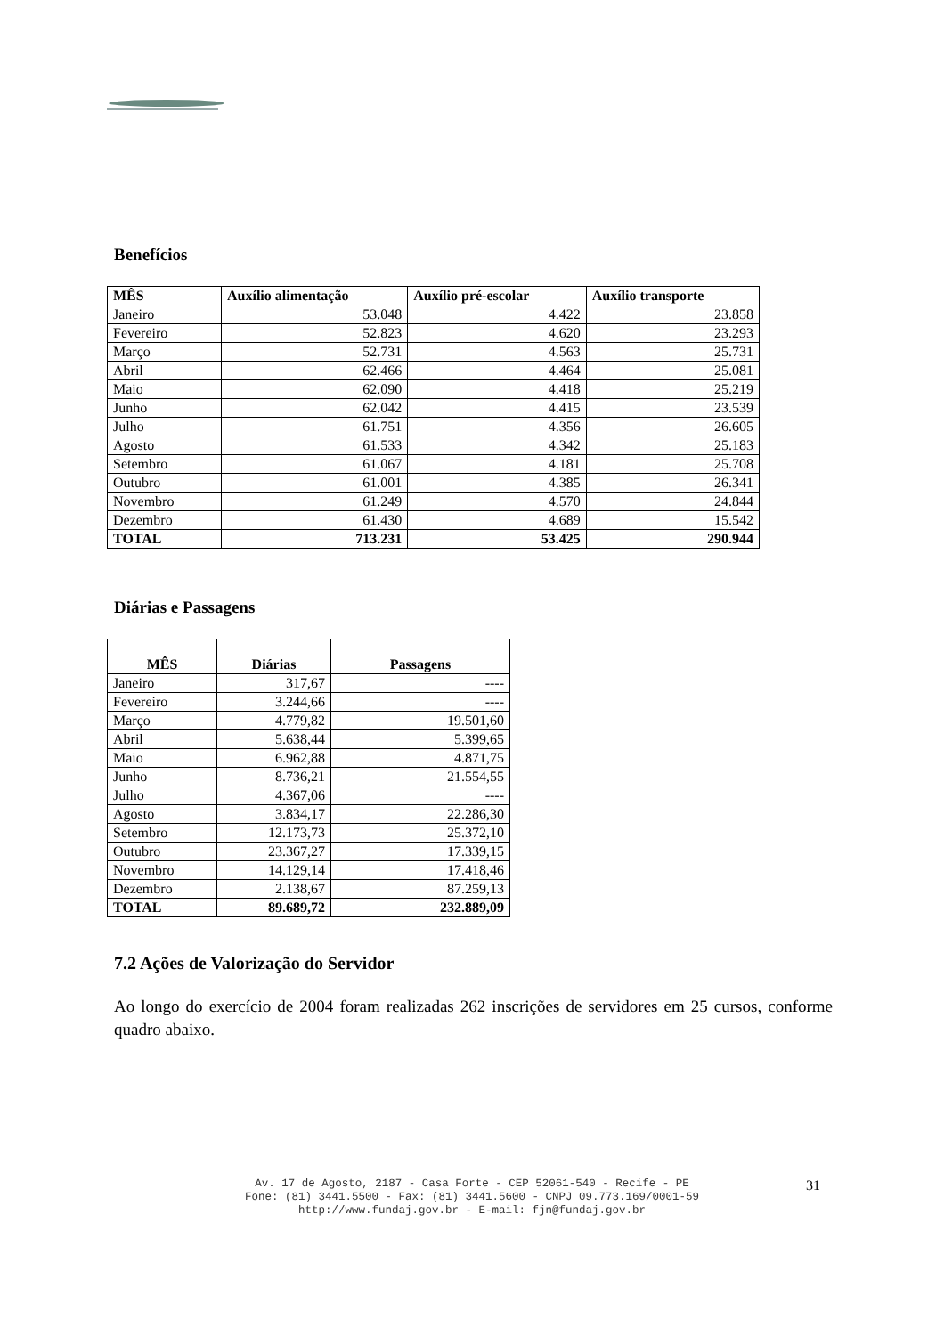Benefícios
| MÊS | Auxílio alimentação | Auxílio pré-escolar | Auxílio transporte |
| --- | --- | --- | --- |
| Janeiro | 53.048 | 4.422 | 23.858 |
| Fevereiro | 52.823 | 4.620 | 23.293 |
| Março | 52.731 | 4.563 | 25.731 |
| Abril | 62.466 | 4.464 | 25.081 |
| Maio | 62.090 | 4.418 | 25.219 |
| Junho | 62.042 | 4.415 | 23.539 |
| Julho | 61.751 | 4.356 | 26.605 |
| Agosto | 61.533 | 4.342 | 25.183 |
| Setembro | 61.067 | 4.181 | 25.708 |
| Outubro | 61.001 | 4.385 | 26.341 |
| Novembro | 61.249 | 4.570 | 24.844 |
| Dezembro | 61.430 | 4.689 | 15.542 |
| TOTAL | 713.231 | 53.425 | 290.944 |
Diárias e Passagens
| MÊS | Diárias | Passagens |
| --- | --- | --- |
| Janeiro | 317,67 | ---- |
| Fevereiro | 3.244,66 | ---- |
| Março | 4.779,82 | 19.501,60 |
| Abril | 5.638,44 | 5.399,65 |
| Maio | 6.962,88 | 4.871,75 |
| Junho | 8.736,21 | 21.554,55 |
| Julho | 4.367,06 | ---- |
| Agosto | 3.834,17 | 22.286,30 |
| Setembro | 12.173,73 | 25.372,10 |
| Outubro | 23.367,27 | 17.339,15 |
| Novembro | 14.129,14 | 17.418,46 |
| Dezembro | 2.138,67 | 87.259,13 |
| TOTAL | 89.689,72 | 232.889,09 |
7.2 Ações de Valorização do Servidor
Ao longo do exercício de 2004 foram realizadas 262 inscrições de servidores em 25 cursos, conforme quadro abaixo.
Av. 17 de Agosto, 2187 - Casa Forte - CEP 52061-540 - Recife - PE
Fone: (81) 3441.5500 - Fax: (81) 3441.5600 - CNPJ 09.773.169/0001-59
http://www.fundaj.gov.br - E-mail: fjn@fundaj.gov.br
31